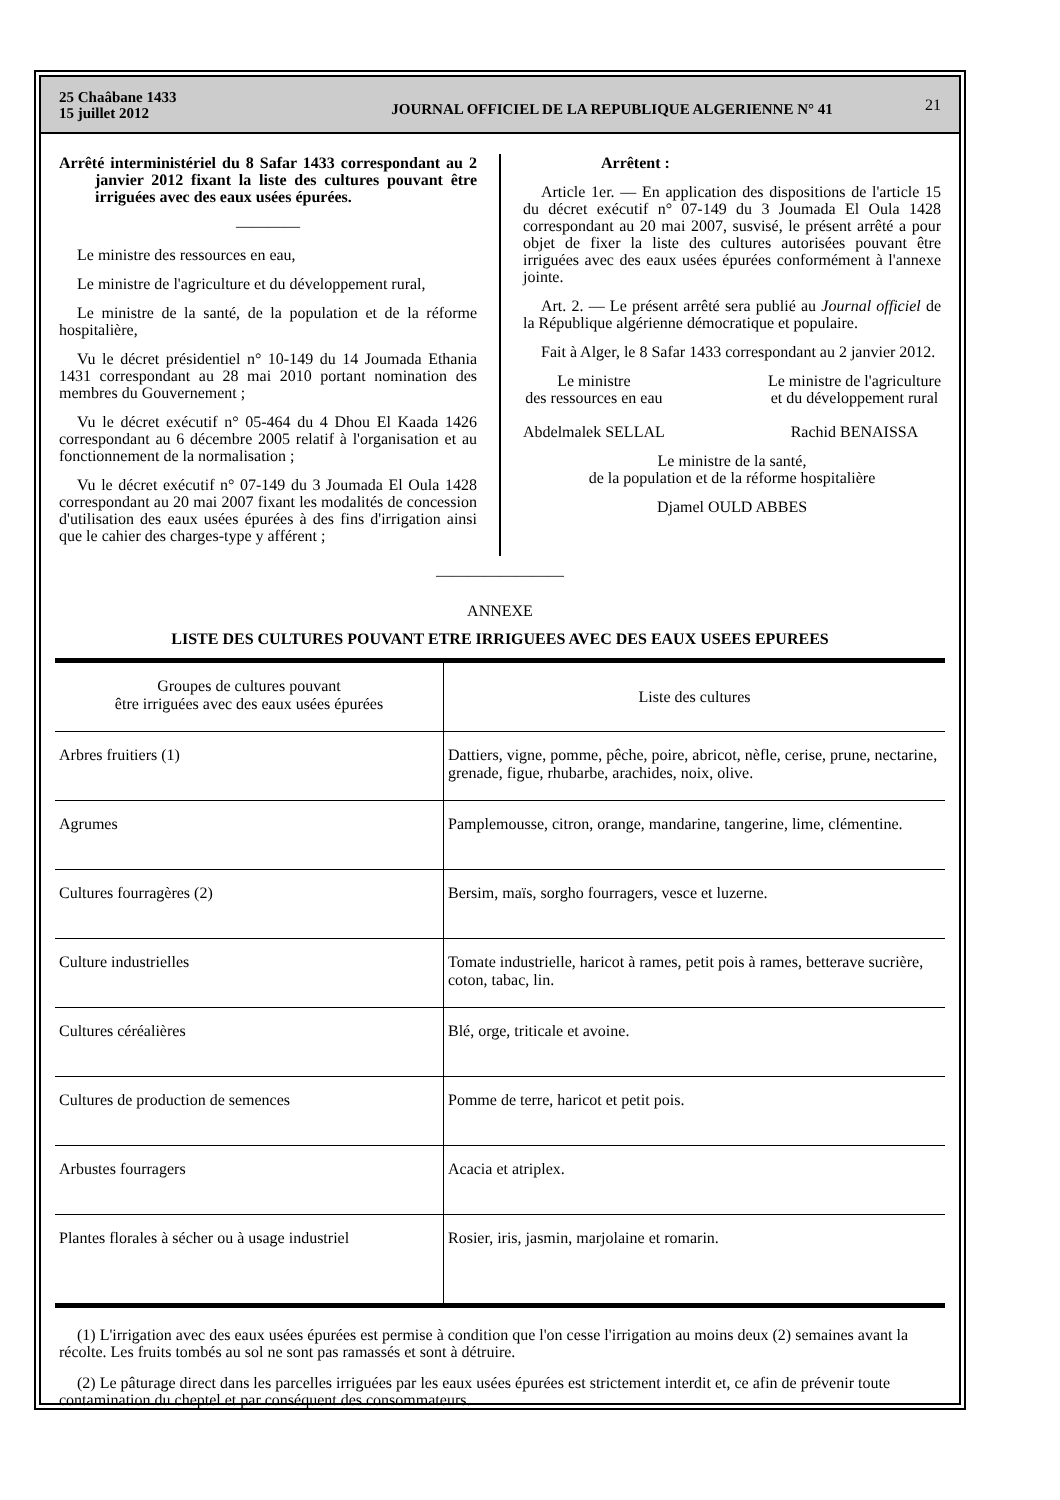25 Chaâbane 1433
15 juillet 2012
JOURNAL OFFICIEL DE LA REPUBLIQUE ALGERIENNE N° 41
21
Arrêté interministériel du 8 Safar 1433 correspondant au 2 janvier 2012 fixant la liste des cultures pouvant être irriguées avec des eaux usées épurées.
————
Le ministre des ressources en eau,
Le ministre de l'agriculture et du développement rural,
Le ministre de la santé, de la population et de la réforme hospitalière,
Vu le décret présidentiel n° 10-149 du 14 Joumada Ethania 1431 correspondant au 28 mai 2010 portant nomination des membres du Gouvernement ;
Vu le décret exécutif n° 05-464 du 4 Dhou El Kaada 1426 correspondant au 6 décembre 2005 relatif à l'organisation et au fonctionnement de la normalisation ;
Vu le décret exécutif n° 07-149 du 3 Joumada El Oula 1428 correspondant au 20 mai 2007 fixant les modalités de concession d'utilisation des eaux usées épurées à des fins d'irrigation ainsi que le cahier des charges-type y afférent ;
Arrêtent :
Article 1er. — En application des dispositions de l'article 15 du décret exécutif n° 07-149 du 3 Joumada El Oula 1428 correspondant au 20 mai 2007, susvisé, le présent arrêté a pour objet de fixer la liste des cultures autorisées pouvant être irriguées avec des eaux usées épurées conformément à l'annexe jointe.
Art. 2. — Le présent arrêté sera publié au Journal officiel de la République algérienne démocratique et populaire.
Fait à Alger, le 8 Safar 1433 correspondant au 2 janvier 2012.
Le ministre
des ressources en eau
Abdelmalek SELLAL
Le ministre de l'agriculture
et du développement rural
Rachid BENAISSA
Le ministre de la santé,
de la population et de la réforme hospitalière
Djamel OULD ABBES
————————
ANNEXE
LISTE DES CULTURES POUVANT ETRE IRRIGUEES AVEC DES EAUX USEES EPUREES
| Groupes de cultures pouvant être irriguées avec des eaux usées épurées | Liste des cultures |
| --- | --- |
| Arbres fruitiers (1) | Dattiers, vigne, pomme, pêche, poire, abricot, nèfle, cerise, prune, nectarine, grenade, figue, rhubarbe, arachides, noix, olive. |
| Agrumes | Pamplemousse, citron, orange, mandarine, tangerine, lime, clémentine. |
| Cultures fourragères (2) | Bersim, maïs, sorgho fourragers, vesce et luzerne. |
| Culture industrielles | Tomate industrielle, haricot à rames, petit pois à rames, betterave sucrière, coton, tabac, lin. |
| Cultures céréalières | Blé, orge, triticale et avoine. |
| Cultures de production de semences | Pomme de terre, haricot et petit pois. |
| Arbustes fourragers | Acacia et atriplex. |
| Plantes florales à sécher ou à usage industriel | Rosier, iris, jasmin, marjolaine et romarin. |
(1) L'irrigation avec des eaux usées épurées est permise à condition que l'on cesse l'irrigation au moins deux (2) semaines avant la récolte. Les fruits tombés au sol ne sont pas ramassés et sont à détruire.
(2) Le pâturage direct dans les parcelles irriguées par les eaux usées épurées est strictement interdit et, ce afin de prévenir toute contamination du cheptel et par conséquent des consommateurs.